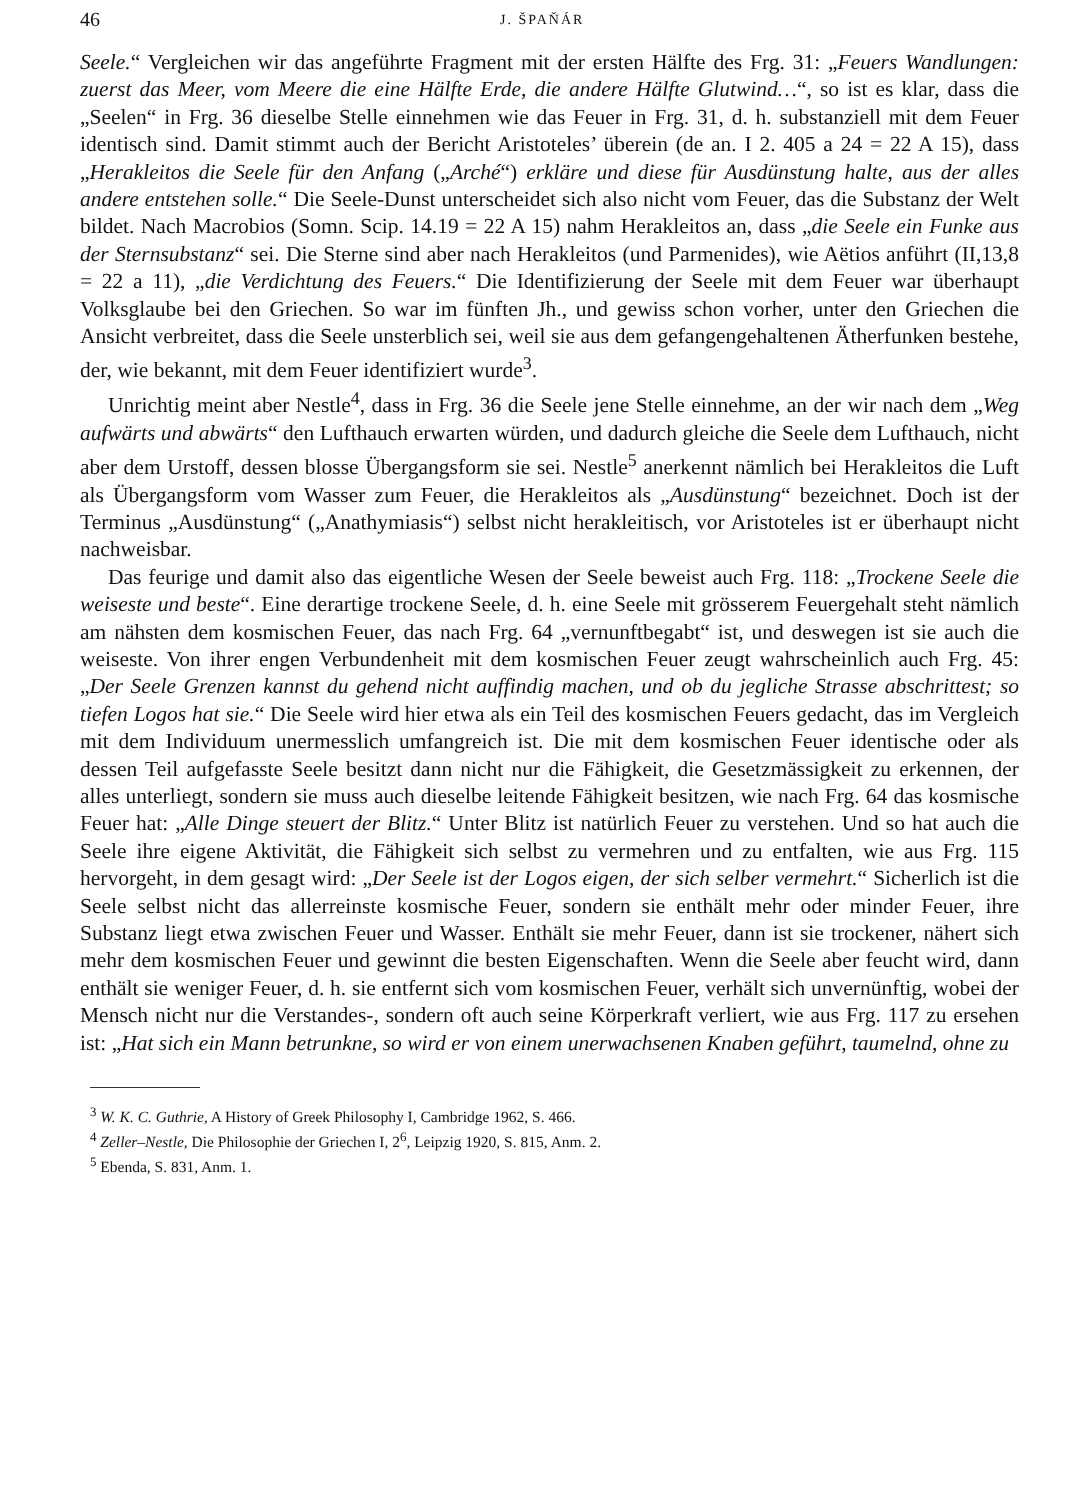46 J. ŠPAŇÁR
Seele.“ Vergleichen wir das angeführte Fragment mit der ersten Hälfte des Frg. 31: „Feuers Wandlungen: zuerst das Meer, vom Meere die eine Hälfte Erde, die andere Hälfte Glutwind…“, so ist es klar, dass die „Seelen“ in Frg. 36 dieselbe Stelle einnehmen wie das Feuer in Frg. 31, d. h. substanziell mit dem Feuer identisch sind. Damit stimmt auch der Bericht Aristoteles’ überein (de an. I 2. 405 a 24 = 22 A 15), dass „Herakleitos die Seele für den Anfang („Arché“) erkläre und diese für Ausdünstung halte, aus der alles andere entstehen solle.“ Die Seele-Dunst unterscheidet sich also nicht vom Feuer, das die Substanz der Welt bildet. Nach Macrobios (Somn. Scip. 14.19 = 22 A 15) nahm Herakleitos an, dass „die Seele ein Funke aus der Sternsubstanz“ sei. Die Sterne sind aber nach Herakleitos (und Parmenides), wie Aëtios anführt (II,13,8 = 22 a 11), „die Verdichtung des Feuers.“ Die Identifizierung der Seele mit dem Feuer war überhaupt Volksglaube bei den Griechen. So war im fünften Jh., und gewiss schon vorher, unter den Griechen die Ansicht verbreitet, dass die Seele unsterblich sei, weil sie aus dem gefangengehaltenen Ätherfunken bestehe, der, wie bekannt, mit dem Feuer identifiziert wurde<sup>3</sup>.
Unrichtig meint aber Nestle<sup>4</sup>, dass in Frg. 36 die Seele jene Stelle einnehme, an der wir nach dem „Weg aufwärts und abwärts“ den Lufthauch erwarten würden, und dadurch gleiche die Seele dem Lufthauch, nicht aber dem Urstoff, dessen blosse Übergangsform sie sei. Nestle<sup>5</sup> anerkennt nämlich bei Herakleitos die Luft als Übergangsform vom Wasser zum Feuer, die Herakleitos als „Ausdünstung“ bezeichnet. Doch ist der Terminus „Ausdünstung“ („Anathymiasis“) selbst nicht herakleitisch, vor Aristoteles ist er überhaupt nicht nachweisbar.
Das feurige und damit also das eigentliche Wesen der Seele beweist auch Frg. 118: „Trockene Seele die weiseste und beste“. Eine derartige trockene Seele, d. h. eine Seele mit grösserem Feuergehalt steht nämlich am nähsten dem kosmischen Feuer, das nach Frg. 64 „vernunftbegabt“ ist, und deswegen ist sie auch die weiseste. Von ihrer engen Verbundenheit mit dem kosmischen Feuer zeugt wahrscheinlich auch Frg. 45: „Der Seele Grenzen kannst du gehend nicht auffindig machen, und ob du jegliche Strasse abschrittest; so tiefen Logos hat sie.“ Die Seele wird hier etwa als ein Teil des kosmischen Feuers gedacht, das im Vergleich mit dem Individuum unermesslich umfangreich ist. Die mit dem kosmischen Feuer identische oder als dessen Teil aufgefasste Seele besitzt dann nicht nur die Fähigkeit, die Gesetzmässigkeit zu erkennen, der alles unterliegt, sondern sie muss auch dieselbe leitende Fähigkeit besitzen, wie nach Frg. 64 das kosmische Feuer hat: „Alle Dinge steuert der Blitz.“ Unter Blitz ist natürlich Feuer zu verstehen. Und so hat auch die Seele ihre eigene Aktivität, die Fähigkeit sich selbst zu vermehren und zu entfalten, wie aus Frg. 115 hervorgeht, in dem gesagt wird: „Der Seele ist der Logos eigen, der sich selber vermehrt.“ Sicherlich ist die Seele selbst nicht das allerreinste kosmische Feuer, sondern sie enthält mehr oder minder Feuer, ihre Substanz liegt etwa zwischen Feuer und Wasser. Enthält sie mehr Feuer, dann ist sie trockener, nähert sich mehr dem kosmischen Feuer und gewinnt die besten Eigenschaften. Wenn die Seele aber feucht wird, dann enthält sie weniger Feuer, d. h. sie entfernt sich vom kosmischen Feuer, verhält sich unvernünftig, wobei der Mensch nicht nur die Verstandes-, sondern oft auch seine Körperkraft verliert, wie aus Frg. 117 zu ersehen ist: „Hat sich ein Mann betrunkne, so wird er von einem unerwachsenen Knaben geführt, taumelnd, ohne zu
<sup>3</sup> W. K. C. Guthrie, A History of Greek Philosophy I, Cambridge 1962, S. 466.
<sup>4</sup> Zeller–Nestle, Die Philosophie der Griechen I, 2<sup>6</sup>, Leipzig 1920, S. 815, Anm. 2.
<sup>5</sup> Ebenda, S. 831, Anm. 1.